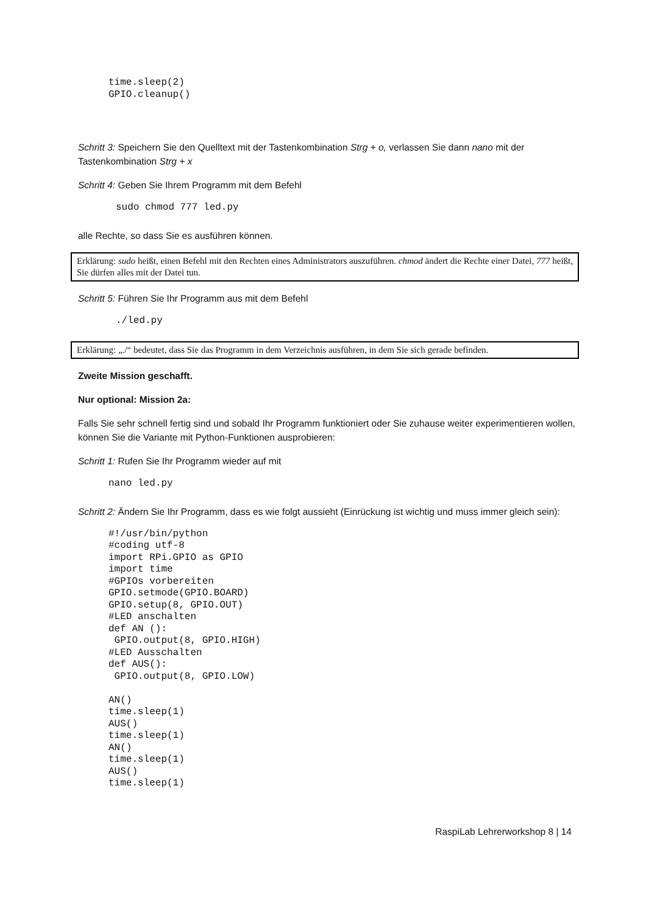time.sleep(2)
GPIO.cleanup()
Schritt 3: Speichern Sie den Quelltext mit der Tastenkombination Strg + o, verlassen Sie dann nano mit der Tastenkombination Strg + x
Schritt 4: Geben Sie Ihrem Programm mit dem Befehl
sudo chmod 777 led.py
alle Rechte, so dass Sie es ausführen können.
Erklärung: sudo heißt, einen Befehl mit den Rechten eines Administrators auszuführen. chmod ändert die Rechte einer Datei, 777 heißt, Sie dürfen alles mit der Datei tun.
Schritt 5: Führen Sie Ihr Programm aus mit dem Befehl
./led.py
Erklärung: „./“ bedeutet, dass Sie das Programm in dem Verzeichnis ausführen, in dem Sie sich gerade befinden.
Zweite Mission geschafft.
Nur optional: Mission 2a:
Falls Sie sehr schnell fertig sind und sobald Ihr Programm funktioniert oder Sie zuhause weiter experimentieren wollen, können Sie die Variante mit Python-Funktionen ausprobieren:
Schritt 1: Rufen Sie Ihr Programm wieder auf mit
nano led.py
Schritt 2: Ändern Sie Ihr Programm, dass es wie folgt aussieht (Einrückung ist wichtig und muss immer gleich sein):
#!/usr/bin/python
#coding utf-8
import RPi.GPIO as GPIO
import time
#GPIOs vorbereiten
GPIO.setmode(GPIO.BOARD)
GPIO.setup(8, GPIO.OUT)
#LED anschalten
def AN ():
 GPIO.output(8, GPIO.HIGH)
#LED Ausschalten
def AUS():
 GPIO.output(8, GPIO.LOW)

AN()
time.sleep(1)
AUS()
time.sleep(1)
AN()
time.sleep(1)
AUS()
time.sleep(1)
RaspiLab Lehrerworkshop 8 | 14